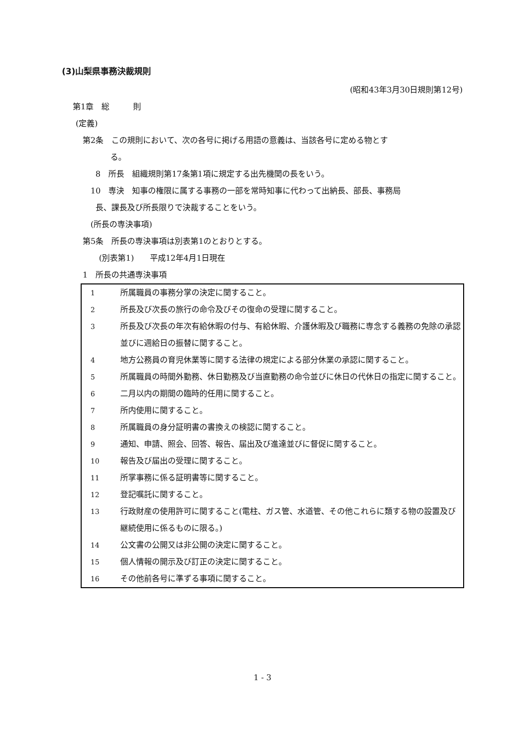(3)山梨県事務決裁規則
(昭和43年3月30日規則第12号)
第1章　総　　　則
(定義)
第2条　この規則において、次の各号に掲げる用語の意義は、当該各号に定める物とす
る。
8　所長　組織規則第17条第1項に規定する出先機関の長をいう。
10　専決　知事の権限に属する事務の一部を常時知事に代わって出納長、部長、事務局
長、課長及び所長限りで決裁することをいう。
(所長の専決事項)
第5条　所長の専決事項は別表第1のとおりとする。
(別表第1)　　平成12年4月1日現在
1　所長の共通専決事項
| 1 | 所属職員の事務分掌の決定に関すること。 |
| 2 | 所長及び次長の旅行の命令及びその復命の受理に関すること。 |
| 3 | 所長及び次長の年次有給休暇の付与、有給休暇、介護休暇及び職務に専念する義務の免除の承認並びに週給日の振替に関すること。 |
| 4 | 地方公務員の育児休業等に関する法律の規定による部分休業の承認に関すること。 |
| 5 | 所属職員の時間外勤務、休日勤務及び当直勤務の命令並びに休日の代休日の指定に関すること。 |
| 6 | 二月以内の期間の臨時的任用に関すること。 |
| 7 | 所内使用に関すること。 |
| 8 | 所属職員の身分証明書の書換えの検認に関すること。 |
| 9 | 通知、申請、照会、回答、報告、届出及び進達並びに督促に関すること。 |
| 10 | 報告及び届出の受理に関すること。 |
| 11 | 所掌事務に係る証明書等に関すること。 |
| 12 | 登記嘱託に関すること。 |
| 13 | 行政財産の使用許可に関すること(電柱、ガス管、水道管、その他これらに類する物の設置及び継続使用に係るものに限る。) |
| 14 | 公文書の公開又は非公開の決定に関すること。 |
| 15 | 個人情報の開示及び訂正の決定に関すること。 |
| 16 | その他前各号に準ずる事項に関すること。 |
1 - 3